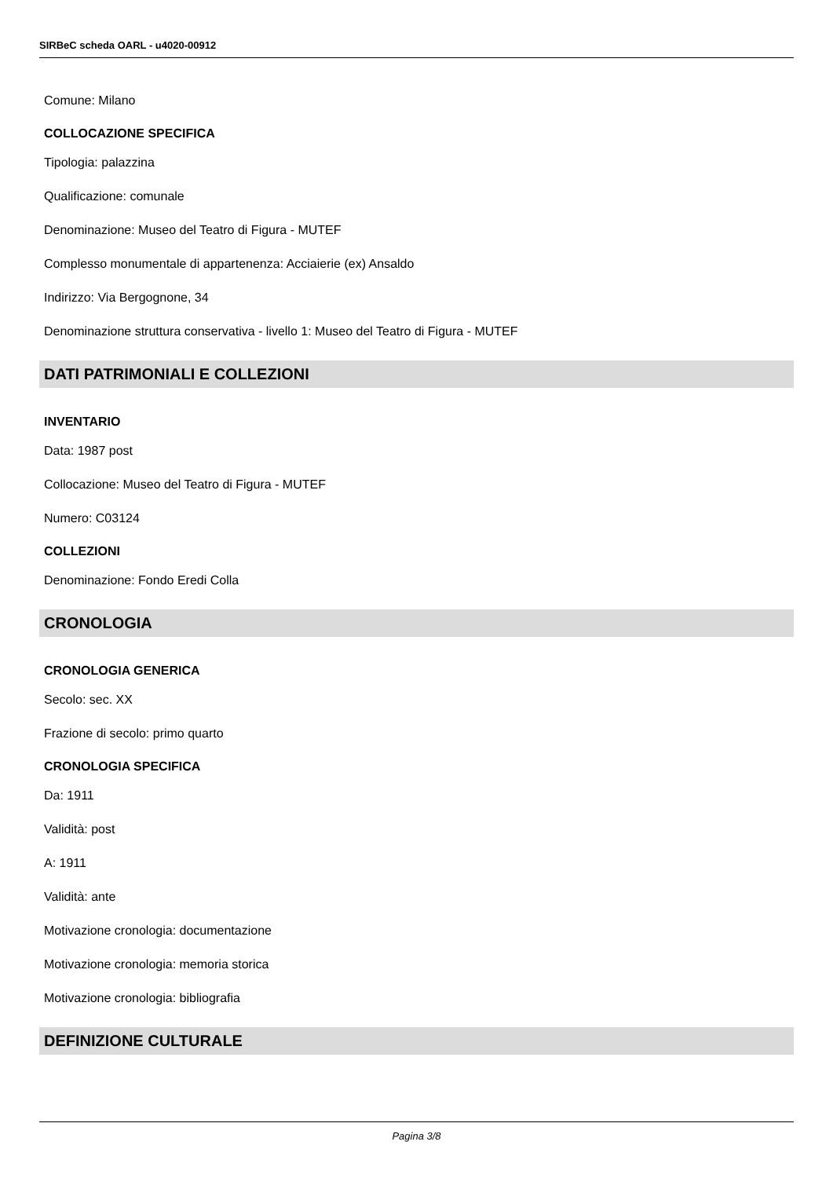SIRBeC scheda OARL - u4020-00912
Comune: Milano
COLLOCAZIONE SPECIFICA
Tipologia: palazzina
Qualificazione: comunale
Denominazione: Museo del Teatro di Figura - MUTEF
Complesso monumentale di appartenenza: Acciaierie (ex) Ansaldo
Indirizzo: Via Bergognone, 34
Denominazione struttura conservativa - livello 1: Museo del Teatro di Figura - MUTEF
DATI PATRIMONIALI E COLLEZIONI
INVENTARIO
Data: 1987 post
Collocazione: Museo del Teatro di Figura - MUTEF
Numero: C03124
COLLEZIONI
Denominazione: Fondo Eredi Colla
CRONOLOGIA
CRONOLOGIA GENERICA
Secolo: sec. XX
Frazione di secolo: primo quarto
CRONOLOGIA SPECIFICA
Da: 1911
Validità: post
A: 1911
Validità: ante
Motivazione cronologia: documentazione
Motivazione cronologia: memoria storica
Motivazione cronologia: bibliografia
DEFINIZIONE CULTURALE
Pagina 3/8